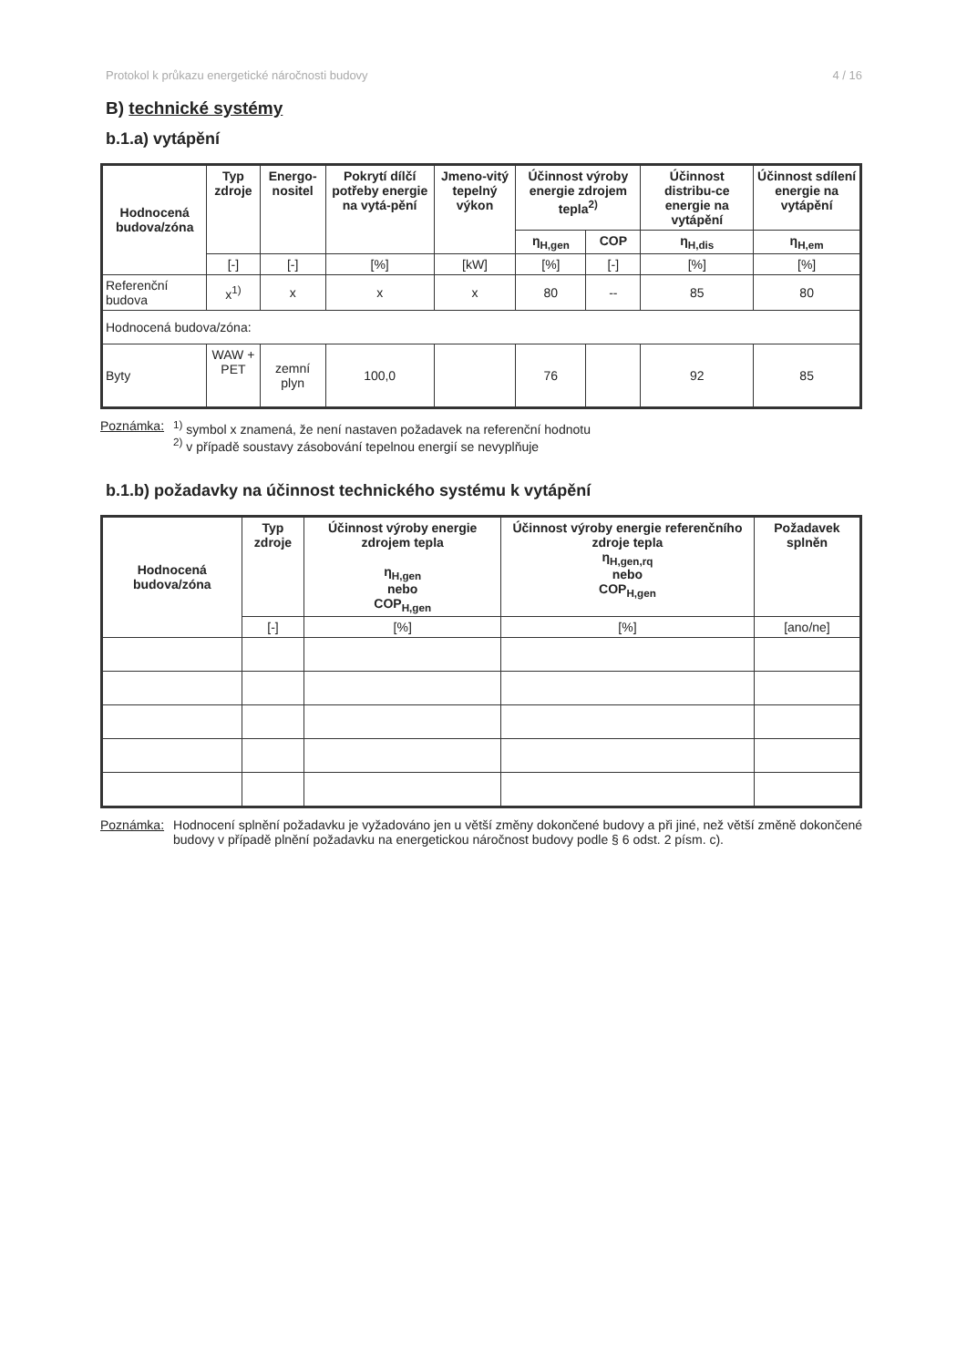Protokol k průkazu energetické náročnosti budovy 4 / 16
B) technické systémy
b.1.a) vytápění
| Hodnocená budova/zóna | Typ zdroje | Energo-nositel | Pokrytí dílčí potřeby energie na vytá-pění | Jmeno-vitý tepelný výkon | Účinnost výroby energie zdrojem tepla<sup>2)</sup> | | Účinnost distribu-ce energie na vytápění | Účinnost sdílení energie na vytápění |
| --- | --- | --- | --- | --- | --- | --- | --- | --- |
| | | | | | η<sub>H,gen</sub> | COP | η<sub>H,dis</sub> | η<sub>H,em</sub> |
| | [-] | [-] | [%] | [kW] | [%] | [-] | [%] | [%] |
| Referenční budova | x<sup>1)</sup> | x | x | x | 80 | -- | 85 | 80 |
| Hodnocená budova/zóna: | | | | | | | | |
| Byty | WAW + PET | zemní plyn | 100,0 | | 76 | | 92 | 85 |
Poznámka: <sup>1)</sup> symbol x znamená, že není nastaven požadavek na referenční hodnotu
<sup>2)</sup> v případě soustavy zásobování tepelnou energií se nevyplňuje
b.1.b) požadavky na účinnost technického systému k vytápění
| Hodnocená budova/zóna | Typ zdroje | Účinnost výroby energie zdrojem tepla η<sub>H,gen</sub> nebo COP<sub>H,gen</sub> | Účinnost výroby energie referenčního zdroje tepla η<sub>H,gen,rq</sub> nebo COP<sub>H,gen</sub> | Požadavek splněn |
| --- | --- | --- | --- | --- |
| | [-] | [%] | [%] | [ano/ne] |
Poznámka: Hodnocení splnění požadavku je vyžadováno jen u větší změny dokončené budovy a při jiné, než větší změně dokončené budovy v případě plnění požadavku na energetickou náročnost budovy podle § 6 odst. 2 písm. c).